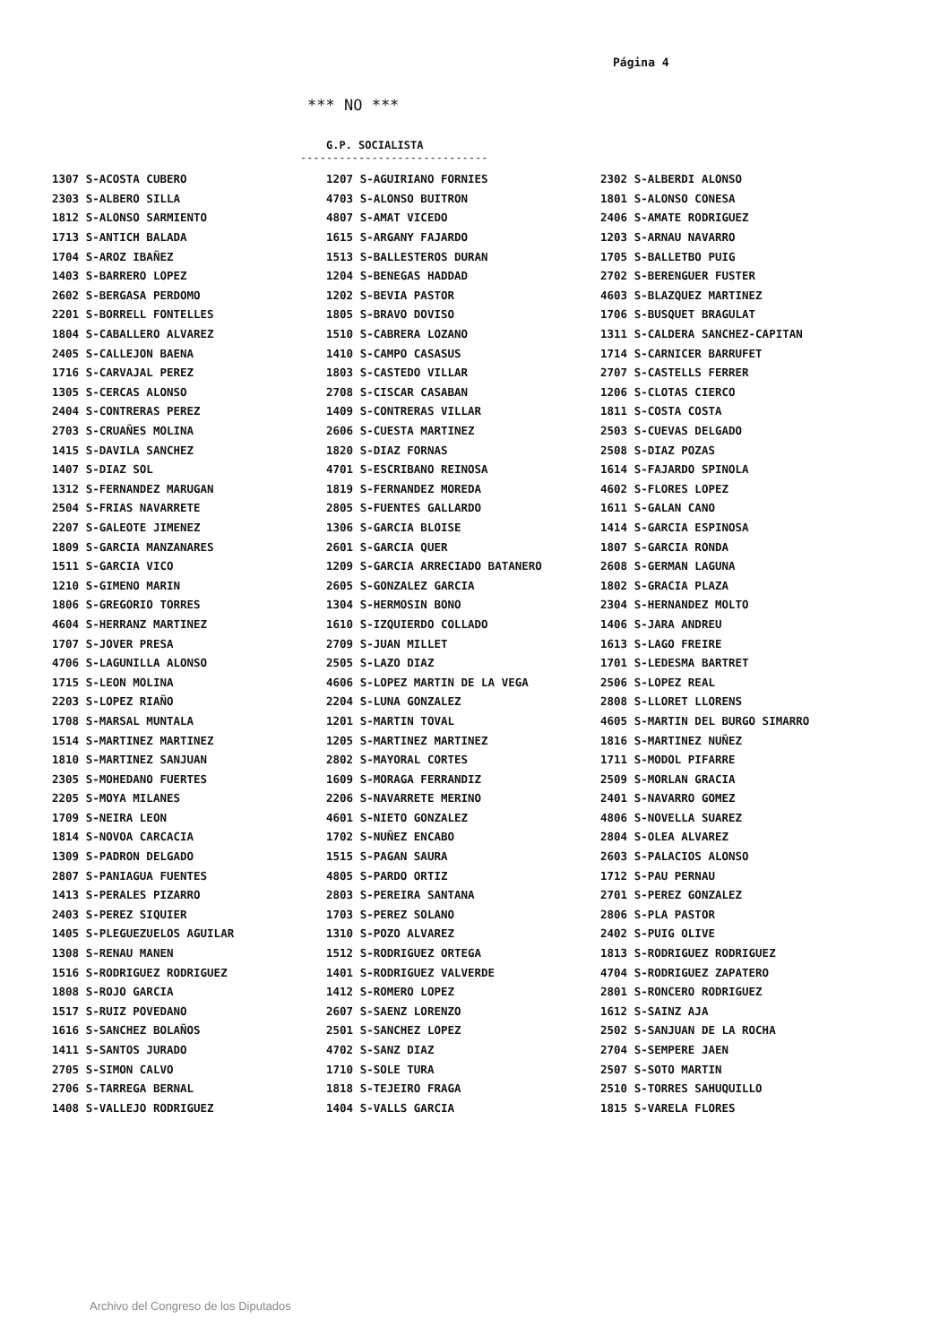Página 4
*** NO ***
G.P. SOCIALISTA
-----------------------------
| 1307 S-ACOSTA CUBERO | 1207 S-AGUIRIANO FORNIES | 2302 S-ALBERDI ALONSO |
| 2303 S-ALBERO SILLA | 4703 S-ALONSO BUITRON | 1801 S-ALONSO CONESA |
| 1812 S-ALONSO SARMIENTO | 4807 S-AMAT VICEDO | 2406 S-AMATE RODRIGUEZ |
| 1713 S-ANTICH BALADA | 1615 S-ARGANY FAJARDO | 1203 S-ARNAU NAVARRO |
| 1704 S-AROZ IBAÑEZ | 1513 S-BALLESTEROS DURAN | 1705 S-BALLETBO PUIG |
| 1403 S-BARRERO LOPEZ | 1204 S-BENEGAS HADDAD | 2702 S-BERENGUER FUSTER |
| 2602 S-BERGASA PERDOMO | 1202 S-BEVIA PASTOR | 4603 S-BLAZQUEZ MARTINEZ |
| 2201 S-BORRELL FONTELLES | 1805 S-BRAVO DOVISO | 1706 S-BUSQUET BRAGULAT |
| 1804 S-CABALLERO ALVAREZ | 1510 S-CABRERA LOZANO | 1311 S-CALDERA SANCHEZ-CAPITAN |
| 2405 S-CALLEJON BAENA | 1410 S-CAMPO CASASUS | 1714 S-CARNICER BARRUFET |
| 1716 S-CARVAJAL PEREZ | 1803 S-CASTEDO VILLAR | 2707 S-CASTELLS FERRER |
| 1305 S-CERCAS ALONSO | 2708 S-CISCAR CASABAN | 1206 S-CLOTAS CIERCO |
| 2404 S-CONTRERAS PEREZ | 1409 S-CONTRERAS VILLAR | 1811 S-COSTA COSTA |
| 2703 S-CRUAÑES MOLINA | 2606 S-CUESTA MARTINEZ | 2503 S-CUEVAS DELGADO |
| 1415 S-DAVILA SANCHEZ | 1820 S-DIAZ FORNAS | 2508 S-DIAZ POZAS |
| 1407 S-DIAZ SOL | 4701 S-ESCRIBANO REINOSA | 1614 S-FAJARDO SPINOLA |
| 1312 S-FERNANDEZ MARUGAN | 1819 S-FERNANDEZ MOREDA | 4602 S-FLORES LOPEZ |
| 2504 S-FRIAS NAVARRETE | 2805 S-FUENTES GALLARDO | 1611 S-GALAN CANO |
| 2207 S-GALEOTE JIMENEZ | 1306 S-GARCIA BLOISE | 1414 S-GARCIA ESPINOSA |
| 1809 S-GARCIA MANZANARES | 2601 S-GARCIA QUER | 1807 S-GARCIA RONDA |
| 1511 S-GARCIA VICO | 1209 S-GARCIA ARRECIADO BATANERO | 2608 S-GERMAN LAGUNA |
| 1210 S-GIMENO MARIN | 2605 S-GONZALEZ GARCIA | 1802 S-GRACIA PLAZA |
| 1806 S-GREGORIO TORRES | 1304 S-HERMOSIN BONO | 2304 S-HERNANDEZ MOLTO |
| 4604 S-HERRANZ MARTINEZ | 1610 S-IZQUIERDO COLLADO | 1406 S-JARA ANDREU |
| 1707 S-JOVER PRESA | 2709 S-JUAN MILLET | 1613 S-LAGO FREIRE |
| 4706 S-LAGUNILLA ALONSO | 2505 S-LAZO DIAZ | 1701 S-LEDESMA BARTRET |
| 1715 S-LEON MOLINA | 4606 S-LOPEZ MARTIN DE LA VEGA | 2506 S-LOPEZ REAL |
| 2203 S-LOPEZ RIAÑO | 2204 S-LUNA GONZALEZ | 2808 S-LLORET LLORENS |
| 1708 S-MARSAL MUNTALA | 1201 S-MARTIN TOVAL | 4605 S-MARTIN DEL BURGO SIMARRO |
| 1514 S-MARTINEZ MARTINEZ | 1205 S-MARTINEZ MARTINEZ | 1816 S-MARTINEZ NUÑEZ |
| 1810 S-MARTINEZ SANJUAN | 2802 S-MAYORAL CORTES | 1711 S-MODOL PIFARRE |
| 2305 S-MOHEDANO FUERTES | 1609 S-MORAGA FERRANDIZ | 2509 S-MORLAN GRACIA |
| 2205 S-MOYA MILANES | 2206 S-NAVARRETE MERINO | 2401 S-NAVARRO GOMEZ |
| 1709 S-NEIRA LEON | 4601 S-NIETO GONZALEZ | 4806 S-NOVELLA SUAREZ |
| 1814 S-NOVOA CARCACIA | 1702 S-NUÑEZ ENCABO | 2804 S-OLEA ALVAREZ |
| 1309 S-PADRON DELGADO | 1515 S-PAGAN SAURA | 2603 S-PALACIOS ALONSO |
| 2807 S-PANIAGUA FUENTES | 4805 S-PARDO ORTIZ | 1712 S-PAU PERNAU |
| 1413 S-PERALES PIZARRO | 2803 S-PEREIRA SANTANA | 2701 S-PEREZ GONZALEZ |
| 2403 S-PEREZ SIQUIER | 1703 S-PEREZ SOLANO | 2806 S-PLA PASTOR |
| 1405 S-PLEGUEZUELOS AGUILAR | 1310 S-POZO ALVAREZ | 2402 S-PUIG OLIVE |
| 1308 S-RENAU MANEN | 1512 S-RODRIGUEZ ORTEGA | 1813 S-RODRIGUEZ RODRIGUEZ |
| 1516 S-RODRIGUEZ RODRIGUEZ | 1401 S-RODRIGUEZ VALVERDE | 4704 S-RODRIGUEZ ZAPATERO |
| 1808 S-ROJO GARCIA | 1412 S-ROMERO LOPEZ | 2801 S-RONCERO RODRIGUEZ |
| 1517 S-RUIZ POVEDANO | 2607 S-SAENZ LORENZO | 1612 S-SAINZ AJA |
| 1616 S-SANCHEZ BOLAÑOS | 2501 S-SANCHEZ LOPEZ | 2502 S-SANJUAN DE LA ROCHA |
| 1411 S-SANTOS JURADO | 4702 S-SANZ DIAZ | 2704 S-SEMPERE JAEN |
| 2705 S-SIMON CALVO | 1710 S-SOLE TURA | 2507 S-SOTO MARTIN |
| 2706 S-TARREGA BERNAL | 1818 S-TEJEIRO FRAGA | 2510 S-TORRES SAHUQUILLO |
| 1408 S-VALLEJO RODRIGUEZ | 1404 S-VALLS GARCIA | 1815 S-VARELA FLORES |
Archivo del Congreso de los Diputados